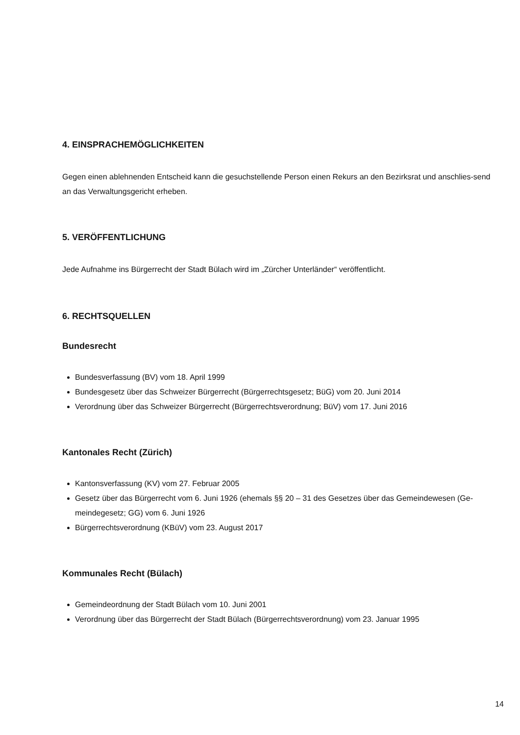4. EINSPRACHEMÖGLICHKEITEN
Gegen einen ablehnenden Entscheid kann die gesuchstellende Person einen Rekurs an den Bezirksrat und anschlies-send an das Verwaltungsgericht erheben.
5. VERÖFFENTLICHUNG
Jede Aufnahme ins Bürgerrecht der Stadt Bülach wird im „Zürcher Unterländer“ veröffentlicht.
6. RECHTSQUELLEN
Bundesrecht
Bundesverfassung (BV) vom 18. April 1999
Bundesgesetz über das Schweizer Bürgerrecht (Bürgerrechtsgesetz; BüG) vom 20. Juni 2014
Verordnung über das Schweizer Bürgerrecht (Bürgerrechtsverordnung; BüV) vom 17. Juni 2016
Kantonales Recht (Zürich)
Kantonsverfassung (KV) vom 27. Februar 2005
Gesetz über das Bürgerrecht vom 6. Juni 1926 (ehemals §§ 20 – 31 des Gesetzes über das Gemeindewesen (Ge-meindegesetz; GG) vom 6. Juni 1926
Bürgerrechtsverordnung (KBüV) vom 23. August 2017
Kommunales Recht (Bülach)
Gemeindeordnung der Stadt Bülach vom 10. Juni 2001
Verordnung über das Bürgerrecht der Stadt Bülach (Bürgerrechtsverordnung) vom 23. Januar 1995
14